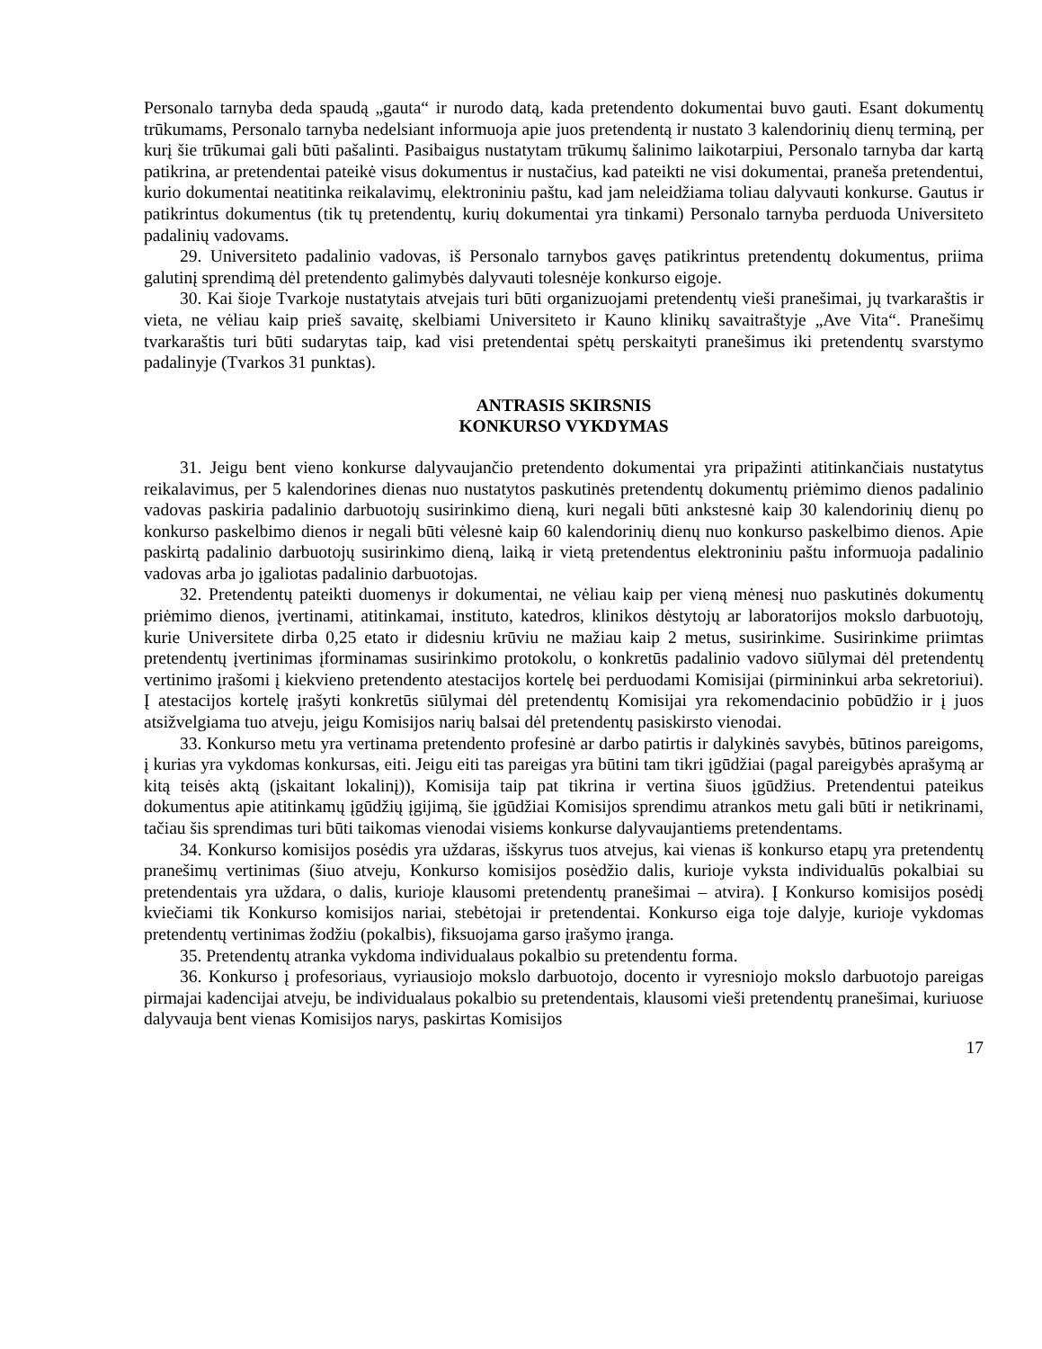Personalo tarnyba deda spaudą „gauta“ ir nurodo datą, kada pretendento dokumentai buvo gauti. Esant dokumentų trūkumams, Personalo tarnyba nedelsiant informuoja apie juos pretendentą ir nustato 3 kalendorinių dienų terminą, per kurį šie trūkumai gali būti pašalinti. Pasibaigus nustatytam trūkumų šalinimo laikotarpiui, Personalo tarnyba dar kartą patikrina, ar pretendentai pateikė visus dokumentus ir nustačius, kad pateikti ne visi dokumentai, praneša pretendentui, kurio dokumentai neatitinka reikalavimų, elektroniniu paštu, kad jam neleidžiama toliau dalyvauti konkurse. Gautus ir patikrintus dokumentus (tik tų pretendentų, kurių dokumentai yra tinkami) Personalo tarnyba perduoda Universiteto padalinių vadovams.
29. Universiteto padalinio vadovas, iš Personalo tarnybos gavęs patikrintus pretendentų dokumentus, priima galutinį sprendimą dėl pretendento galimybės dalyvauti tolesnėje konkurso eigoje.
30. Kai šioje Tvarkoje nustatytais atvejais turi būti organizuojami pretendentų vieši pranešimai, jų tvarkaraštis ir vieta, ne vėliau kaip prieš savaitę, skelbiami Universiteto ir Kauno klinikų savaitraštyje „Ave Vita“. Pranešimų tvarkaraštis turi būti sudarytas taip, kad visi pretendentai spėtų perskaityti pranešimus iki pretendentų svarstymo padalinyje (Tvarkos 31 punktas).
ANTRASIS SKIRSNIS
KONKURSO VYKDYMAS
31. Jeigu bent vieno konkurse dalyvaujančio pretendento dokumentai yra pripažinti atitinkančiais nustatytus reikalavimus, per 5 kalendorines dienas nuo nustatytos paskutinės pretendentų dokumentų priėmimo dienos padalinio vadovas paskiria padalinio darbuotojų susirinkimo dieną, kuri negali būti ankstesnė kaip 30 kalendorinių dienų po konkurso paskelbimo dienos ir negali būti vėlesnė kaip 60 kalendorinių dienų nuo konkurso paskelbimo dienos. Apie paskirtą padalinio darbuotojų susirinkimo dieną, laiką ir vietą pretendentus elektroniniu paštu informuoja padalinio vadovas arba jo įgaliotas padalinio darbuotojas.
32. Pretendentų pateikti duomenys ir dokumentai, ne vėliau kaip per vieną mėnesį nuo paskutinės dokumentų priėmimo dienos, įvertinami, atitinkamai, instituto, katedros, klinikos dėstytojų ar laboratorijos mokslo darbuotojų, kurie Universitete dirba 0,25 etato ir didesniu krūviu ne mažiau kaip 2 metus, susirinkime. Susirinkime priimtas pretendentų įvertinimas įforminamas susirinkimo protokolu, o konkretūs padalinio vadovo siūlymai dėl pretendentų vertinimo įrašomi į kiekvieno pretendento atestacijos kortelę bei perduodami Komisijai (pirmininkui arba sekretoriui). Į atestacijos kortelę įrašyti konkretūs siūlymai dėl pretendentų Komisijai yra rekomendacinio pobūdžio ir į juos atsižvelgiama tuo atveju, jeigu Komisijos narių balsai dėl pretendentų pasiskirsto vienodai.
33. Konkurso metu yra vertinama pretendento profesinė ar darbo patirtis ir dalykinės savybės, būtinos pareigoms, į kurias yra vykdomas konkursas, eiti. Jeigu eiti tas pareigas yra būtini tam tikri įgūdžiai (pagal pareigybės aprašymą ar kitą teisės aktą (įskaitant lokalinį)), Komisija taip pat tikrina ir vertina šiuos įgūdžius. Pretendentui pateikus dokumentus apie atitinkamų įgūdžių įgijimą, šie įgūdžiai Komisijos sprendimu atrankos metu gali būti ir netikrinami, tačiau šis sprendimas turi būti taikomas vienodai visiems konkurse dalyvaujantiems pretendentams.
34. Konkurso komisijos posėdis yra uždaras, išskyrus tuos atvejus, kai vienas iš konkurso etapų yra pretendentų pranešimų vertinimas (šiuo atveju, Konkurso komisijos posėdžio dalis, kurioje vyksta individualūs pokalbiai su pretendentais yra uždara, o dalis, kurioje klausomi pretendentų pranešimai – atvira). Į Konkurso komisijos posėdį kviečiami tik Konkurso komisijos nariai, stebėtojai ir pretendentai. Konkurso eiga toje dalyje, kurioje vykdomas pretendentų vertinimas žodžiu (pokalbis), fiksuojama garso įrašymo įranga.
35. Pretendentų atranka vykdoma individualaus pokalbio su pretendentu forma.
36. Konkurso į profesoriaus, vyriausiojo mokslo darbuotojo, docento ir vyresniojo mokslo darbuotojo pareigas pirmajai kadencijai atveju, be individualaus pokalbio su pretendentais, klausomi vieši pretendentų pranešimai, kuriuose dalyvauja bent vienas Komisijos narys, paskirtas Komisijos
17